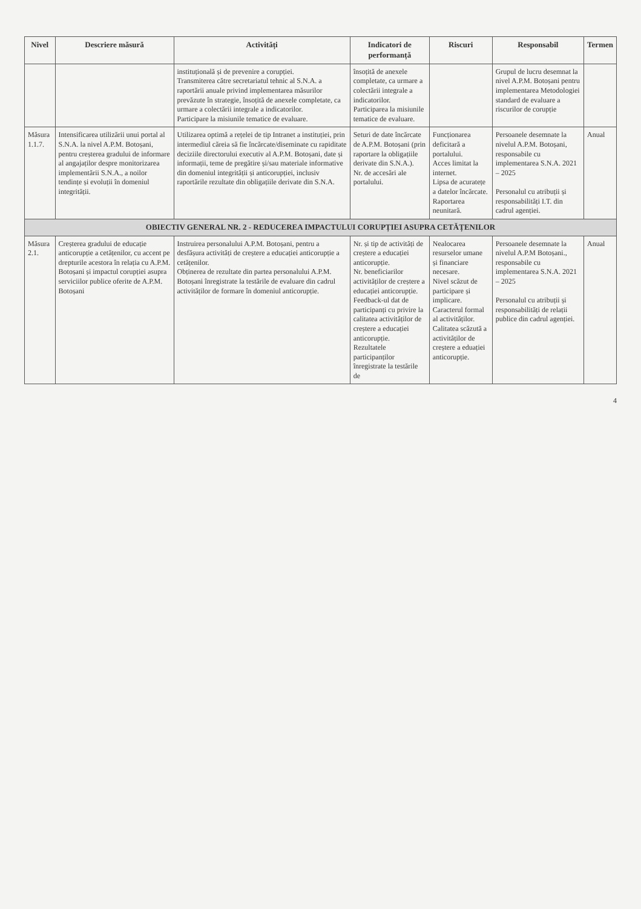| Nivel | Descriere măsură | Activități | Indicatori de performanță | Riscuri | Responsabil | Termen |
| --- | --- | --- | --- | --- | --- | --- |
| | | instituțională și de prevenire a corupției. Transmiterea către secretariatul tehnic al S.N.A. a raportării anuale privind implementarea măsurilor prevăzute în strategie, însoțită de anexele completate, ca urmare a colectării integrale a indicatorilor. Participare la misiunile tematice de evaluare. | însoțită de anexele completate, ca urmare a colectării integrale a indicatorilor. Participarea la misiunile tematice de evaluare. | | Grupul de lucru desemnat la nivel A.P.M. Botoșani pentru implementarea Metodologiei standard de evaluare a riscurilor de corupție | |
| Măsura 1.1.7. | Intensificarea utilizării unui portal al S.N.A. la nivel A.P.M. Botoșani, pentru creșterea gradului de informare al angajaților despre monitorizarea implementării S.N.A., a noilor tendințe și evoluții în domeniul integrității. | Utilizarea optimă a rețelei de tip Intranet a instituției, prin intermediul căreia să fie încărcate/diseminate cu rapiditate deciziile directorului executiv al A.P.M. Botoșani, date și informații, teme de pregătire și/sau materiale informative din domeniul integrității și anticorupției, inclusiv raportările rezultate din obligațiile derivate din S.N.A. | Seturi de date încărcate de A.P.M. Botoșani (prin raportare la obligațiile derivate din S.N.A.). Nr. de accesări ale portalului. | Funcționarea deficitară a portalului. Acces limitat la internet. Lipsa de acuratețe a datelor încărcate. Raportarea neunitară. | Persoanele desemnate la nivelul A.P.M. Botoșani, responsabile cu implementarea S.N.A. 2021 – 2025 Personalul cu atribuții și responsabilități I.T. din cadrul agenției. | Anual |
| OBIECTIV GENERAL NR. 2 - REDUCEREA IMPACTULUI CORUPȚIEI ASUPRA CETĂȚENILOR | | | | | | |
| Măsura 2.1. | Creșterea gradului de educație anticorupție a cetățenilor, cu accent pe drepturile acestora în relația cu A.P.M. Botoșani și impactul corupției asupra serviciilor publice oferite de A.P.M. Botoșani | Instruirea personalului A.P.M. Botoșani, pentru a desfășura activități de creștere a educației anticorupție a cetățenilor. Obținerea de rezultate din partea personalului A.P.M. Botoșani înregistrate la testările de evaluare din cadrul activităților de formare în domeniul anticorupție. | Nr. și tip de activități de creștere a educației anticorupție. Nr. beneficiarilor activităților de creștere a educației anticorupție. Feedback-ul dat de participanți cu privire la calitatea activităților de creștere a educației anticorupție. Rezultatele participanților înregistrate la testările de | Nealocarea resurselor umane și financiare necesare. Nivel scăzut de participare și implicare. Caracterul formal al activităților. Calitatea scăzută a activităților de creștere a eduației anticorupție. | Persoanele desemnate la nivelul A.P.M Botoșani., responsabile cu implementarea S.N.A. 2021 – 2025 Personalul cu atribuții și responsabilități de relații publice din cadrul agenției. | Anual |
4